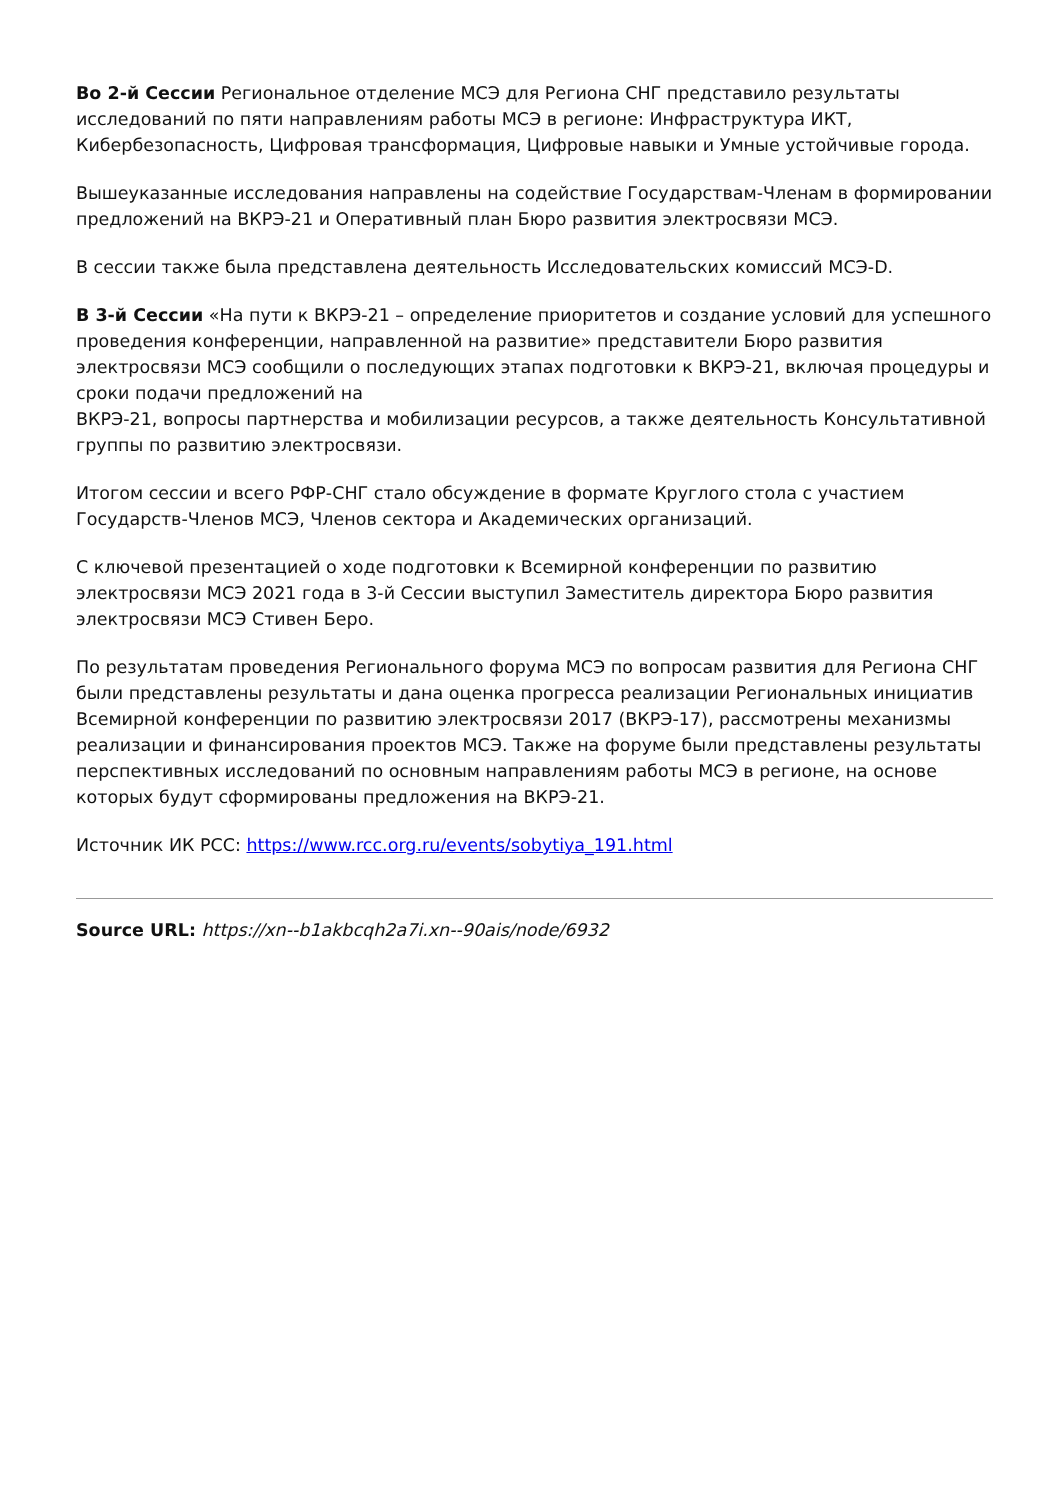Во 2-й Сессии Региональное отделение МСЭ для Региона СНГ представило результаты исследований по пяти направлениям работы МСЭ в регионе: Инфраструктура ИКТ, Кибербезопасность, Цифровая трансформация, Цифровые навыки и Умные устойчивые города.
Вышеуказанные исследования направлены на содействие Государствам-Членам в формировании предложений на ВКРЭ-21 и Оперативный план Бюро развития электросвязи МСЭ.
В сессии также была представлена деятельность Исследовательских комиссий МСЭ-D.
В 3-й Сессии «На пути к ВКРЭ-21 – определение приоритетов и создание условий для успешного проведения конференции, направленной на развитие» представители Бюро развития электросвязи МСЭ сообщили о последующих этапах подготовки к ВКРЭ-21, включая процедуры и сроки подачи предложений на
ВКРЭ-21, вопросы партнерства и мобилизации ресурсов, а также деятельность Консультативной группы по развитию электросвязи.
Итогом сессии и всего РФР-СНГ стало обсуждение в формате Круглого стола с участием Государств-Членов МСЭ, Членов сектора и Академических организаций.
С ключевой презентацией о ходе подготовки к Всемирной конференции по развитию электросвязи МСЭ 2021 года в 3-й Сессии выступил Заместитель директора Бюро развития электросвязи МСЭ Стивен Беро.
По результатам проведения Регионального форума МСЭ по вопросам развития для Региона СНГ были представлены результаты и дана оценка прогресса реализации Региональных инициатив Всемирной конференции по развитию электросвязи 2017 (ВКРЭ-17), рассмотрены механизмы реализации и финансирования проектов МСЭ. Также на форуме были представлены результаты перспективных исследований по основным направлениям работы МСЭ в регионе, на основе которых будут сформированы предложения на ВКРЭ-21.
Источник ИК РСС: https://www.rcc.org.ru/events/sobytiya_191.html
Source URL: https://xn--b1akbcqh2a7i.xn--90ais/node/6932